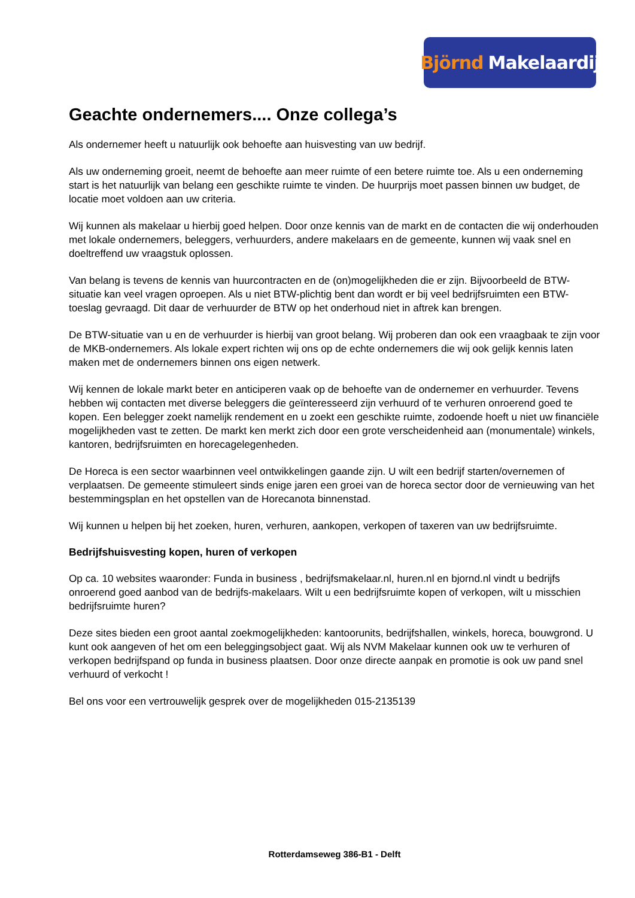Björnd Makelaardij
Geachte ondernemers.... Onze collega’s
Als ondernemer heeft u natuurlijk ook behoefte aan huisvesting van uw bedrijf.
Als uw onderneming groeit, neemt de behoefte aan meer ruimte of een betere ruimte toe. Als u een onderneming start is het natuurlijk van belang een geschikte ruimte te vinden. De huurprijs moet passen binnen uw budget, de locatie moet voldoen aan uw criteria.
Wij kunnen als makelaar u hierbij goed helpen. Door onze kennis van de markt en de contacten die wij onderhouden met lokale ondernemers, beleggers, verhuurders, andere makelaars en de gemeente, kunnen wij vaak snel en doeltreffend uw vraagstuk oplossen.
Van belang is tevens de kennis van huurcontracten en de (on)mogelijkheden die er zijn. Bijvoorbeeld de BTW-situatie kan veel vragen oproepen. Als u niet BTW-plichtig bent dan wordt er bij veel bedrijfsruimten een BTW-toeslag gevraagd. Dit daar de verhuurder de BTW op het onderhoud niet in aftrek kan brengen.
De BTW-situatie van u en de verhuurder is hierbij van groot belang. Wij proberen dan ook een vraagbaak te zijn voor de MKB-ondernemers. Als lokale expert richten wij ons op de echte ondernemers die wij ook gelijk kennis laten maken met de ondernemers binnen ons eigen netwerk.
Wij kennen de lokale markt beter en anticiperen vaak op de behoefte van de ondernemer en verhuurder. Tevens hebben wij contacten met diverse beleggers die geïnteresseerd zijn verhuurd of te verhuren onroerend goed te kopen. Een belegger zoekt namelijk rendement en u zoekt een geschikte ruimte, zodoende hoeft u niet uw financiële mogelijkheden vast te zetten. De markt ken merkt zich door een grote verscheidenheid aan (monumentale) winkels, kantoren, bedrijfsruimten en horecagelegenheden.
De Horeca is een sector waarbinnen veel ontwikkelingen gaande zijn. U wilt een bedrijf starten/overnemen of verplaatsen. De gemeente stimuleert sinds enige jaren een groei van de horeca sector door de vernieuwing van het bestemmingsplan en het opstellen van de Horecanota binnenstad.
Wij kunnen u helpen bij het zoeken, huren, verhuren, aankopen, verkopen of taxeren van uw bedrijfsruimte.
Bedrijfshuisvesting kopen, huren of verkopen
Op ca. 10 websites waaronder: Funda in business , bedrijfsmakelaar.nl, huren.nl en bjornd.nl vindt u bedrijfs onroerend goed aanbod van de bedrijfs-makelaars. Wilt u een bedrijfsruimte kopen of verkopen, wilt u misschien bedrijfsruimte huren?
Deze sites bieden een groot aantal zoekmogelijkheden: kantoorunits, bedrijfshallen, winkels, horeca, bouwgrond. U kunt ook aangeven of het om een beleggingsobject gaat. Wij als NVM Makelaar kunnen ook uw te verhuren of verkopen bedrijfspand op funda in business plaatsen. Door onze directe aanpak en promotie is ook uw pand snel verhuurd of verkocht !
Bel ons voor een vertrouwelijk gesprek over de mogelijkheden 015-2135139
Rotterdamseweg 386-B1 - Delft